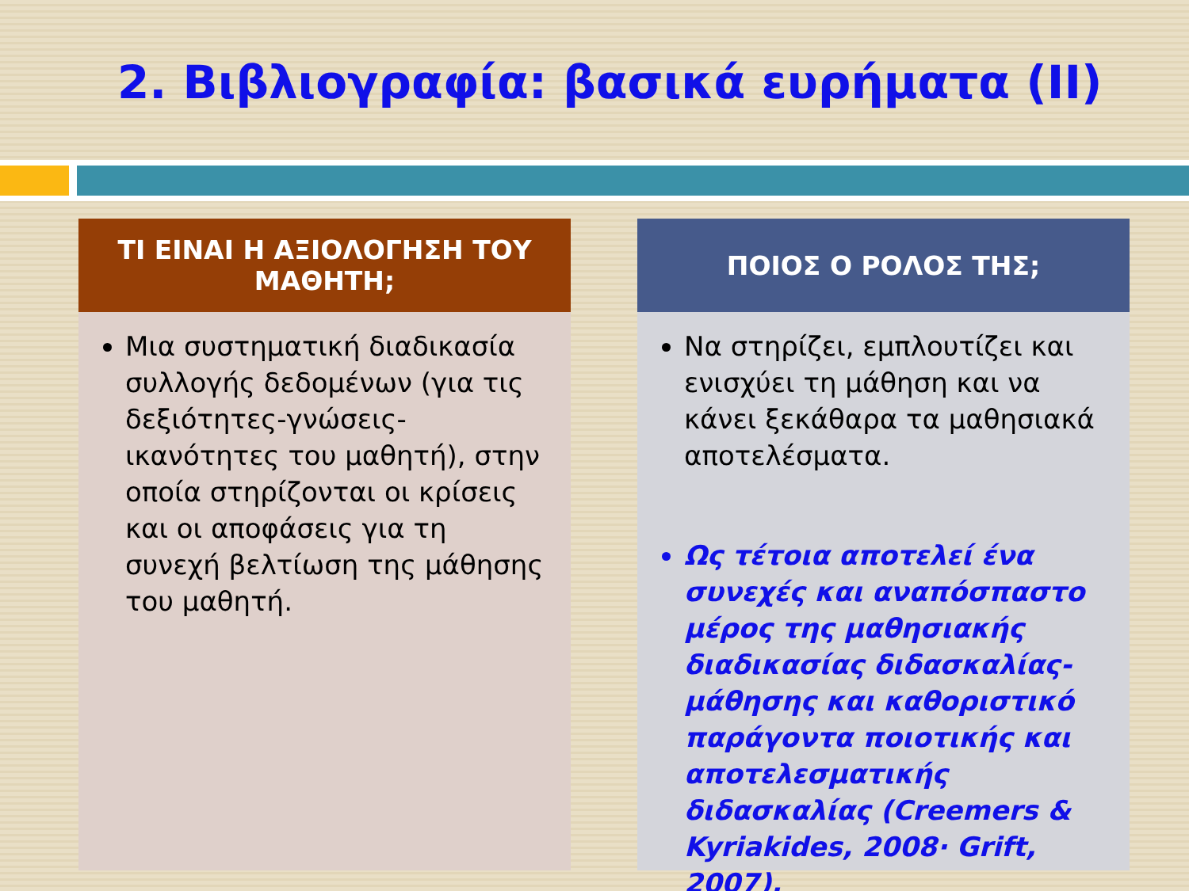2. Βιβλιογραφία: βασικά ευρήματα (ΙΙ)
ΤΙ ΕΙΝΑΙ Η ΑΞΙΟΛΟΓΗΣΗ ΤΟΥ
ΜΑΘΗΤΗ;
Μια συστηματική διαδικασία συλλογής δεδομένων (για τις δεξιότητες-γνώσεις-ικανότητες του μαθητή), στην οποία στηρίζονται οι κρίσεις και οι αποφάσεις για τη συνεχή βελτίωση της μάθησης του μαθητή.
ΠΟΙΟΣ Ο ΡΟΛΟΣ ΤΗΣ;
Να στηρίζει, εμπλουτίζει και ενισχύει τη μάθηση και να κάνει ξεκάθαρα τα μαθησιακά αποτελέσματα.
Ως τέτοια αποτελεί ένα συνεχές και αναπόσπαστο μέρος της μαθησιακής διαδικασίας διδασκαλίας-μάθησης και καθοριστικό παράγοντα ποιοτικής και αποτελεσματικής διδασκαλίας (Creemers & Kyriakides, 2008· Grift, 2007).